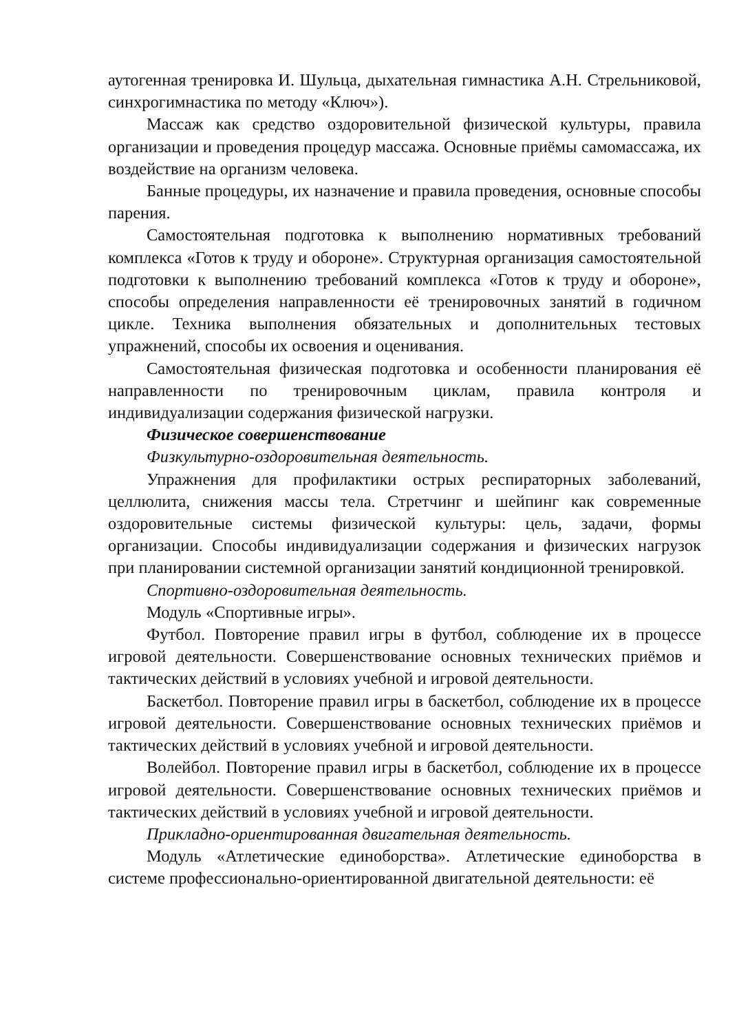аутогенная тренировка И. Шульца, дыхательная гимнастика А.Н. Стрельниковой, синхрогимнастика по методу «Ключ»).
Массаж как средство оздоровительной физической культуры, правила организации и проведения процедур массажа. Основные приёмы самомассажа, их воздействие на организм человека.
Банные процедуры, их назначение и правила проведения, основные способы парения.
Самостоятельная подготовка к выполнению нормативных требований комплекса «Готов к труду и обороне». Структурная организация самостоятельной подготовки к выполнению требований комплекса «Готов к труду и обороне», способы определения направленности её тренировочных занятий в годичном цикле. Техника выполнения обязательных и дополнительных тестовых упражнений, способы их освоения и оценивания.
Самостоятельная физическая подготовка и особенности планирования её направленности по тренировочным циклам, правила контроля и индивидуализации содержания физической нагрузки.
Физическое совершенствование
Физкультурно-оздоровительная деятельность.
Упражнения для профилактики острых респираторных заболеваний, целлюлита, снижения массы тела. Стретчинг и шейпинг как современные оздоровительные системы физической культуры: цель, задачи, формы организации. Способы индивидуализации содержания и физических нагрузок при планировании системной организации занятий кондиционной тренировкой.
Спортивно-оздоровительная деятельность.
Модуль «Спортивные игры».
Футбол. Повторение правил игры в футбол, соблюдение их в процессе игровой деятельности. Совершенствование основных технических приёмов и тактических действий в условиях учебной и игровой деятельности.
Баскетбол. Повторение правил игры в баскетбол, соблюдение их в процессе игровой деятельности. Совершенствование основных технических приёмов и тактических действий в условиях учебной и игровой деятельности.
Волейбол. Повторение правил игры в баскетбол, соблюдение их в процессе игровой деятельности. Совершенствование основных технических приёмов и тактических действий в условиях учебной и игровой деятельности.
Прикладно-ориентированная двигательная деятельность.
Модуль «Атлетические единоборства». Атлетические единоборства в системе профессионально-ориентированной двигательной деятельности: её